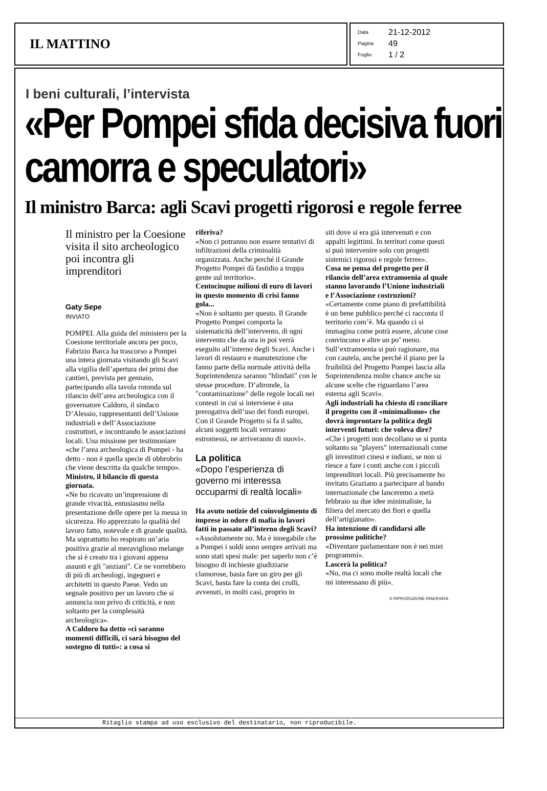IL MATTINO
Data 21-12-2012
Pagina 49
Foglio 1 / 2
I beni culturali, l’intervista
«Per Pompei sfida decisiva fuori camorra e speculatori»
Il ministro Barca: agli Scavi progetti rigorosi e regole ferree
Il ministro per la Coesione visita il sito archeologico poi incontra gli imprenditori
Gaty Sepe
INVIATO
POMPEI. Alla guida del ministero per la Coesione territoriale ancora per poco, Fabrizio Barca ha trascorso a Pompei una intera giornata visitando gli Scavi alla vigilia dell’apertura dei primi due cantieri, prevista per gennaio, partecipando alla tavola rotonda sul rilancio dell’area archeologica con il governatore Caldoro, il sindaco D’Alessio, rappresentanti dell’Unione industriali e dell’Associazione costruttori, e incontrando le associazioni locali. Una missione per testimoniare «che l’area archeologica di Pompei - ha detto - non è quella specie di obbrobrio che viene descritta da qualche tempo».
Ministro, il bilancio di questa giornata.
«Ne ho ricavato un’impressione di grande vivacità, entusiasmo nella presentazione delle opere per la messa in sicurezza. Ho apprezzato la qualità del lavoro fatto, notevole e di grande qualità. Ma soprattutto ho respirato un’aria positiva grazie al meraviglioso melange che si è creato tra i giovani appena assunti e gli "anziani". Ce ne vorrebbero di più di archeologi, ingegneri e architetti in questo Paese. Vedo un segnale positivo per un lavoro che si annuncia non privo di criticità, e non soltanto per la complessità archeologica».
A Caldoro ha detto «ci saranno momenti difficili, ci sarà bisogno del sostegno di tutti»: a cosa si
riferiva?
«Non ci potranno non essere tentativi di infiltrazioni della criminalità organizzata. Anche perché il Grande Progetto Pompei dà fastidio a troppa gente sul territorio».
Centocinque milioni di euro di lavori in questo momento di crisi fanno gola...
«Non è soltanto per questo. Il Grande Progetto Pompei comporta la sistematicità dell’intervento, di ogni intervento che da ora in poi verrà eseguito all’interno degli Scavi. Anche i lavori di restauro e manutenzione che fanno parte della normale attività della Soprintendenza saranno "blindati" con le stesse procedure. D’altronde, la "contaminazione" delle regole locali nei contesti in cui si interviene è una prerogativa dell’uso dei fondi europei. Con il Grande Progetto si fa il salto, alcuni soggetti locali verranno estromessi, ne arriveranno di nuovi».
La politica
«Dopo l’esperienza di governo mi interessa occuparmi di realtà locali»
Ha avuto notizie del coinvolgimento di imprese in odore di mafia in lavori fatti in passato all’interno degli Scavi?
«Assolutamente no. Ma è innegabile che a Pompei i soldi sono sempre arrivati ma sono stati spesi male: per saperlo non c’è bisogno di inchieste giudiziarie clamorose, basta fare un giro per gli Scavi, basta fare la conta dei crolli, avvenuti, in molti casi, proprio in
siti dove si era già intervenuti e con appalti legittimi. In territori come questi si può intervenire solo con progetti sistemici rigorosi e regole ferree».
Cosa ne pensa del progetto per il rilancio dell’area extramoenia al quale stanno lavorando l’Unione industriali e l’Associazione costruzioni?
«Certamente come piano di prefattibilità è un bene pubblico perché ci racconta il territorio com’è. Ma quando ci si immagina come potrà essere, alcune cose convincono e altre un po’ meno. Sull’extramoenia si può ragionare, ma con cautela, anche perché il piano per la fruibilità del Progetto Pompei lascia alla Soprintendenza molte chance anche su alcune scelte che riguardano l’area esterna agli Scavi».
Agli industriali ha chiesto di conciliare il progetto con il «minimalismo» che dovrà improntare la politica degli interventi futuri: che voleva dire?
«Che i progetti non decollano se si punta soltanto su "players" internazionali come gli investitori cinesi e indiani, se non si riesce a fare i conti anche con i piccoli imprenditori locali. Più precisamente ho invitato Graziano a partecipare al bando internazionale che lanceremo a metà febbraio su due idee minimaliste, la filiera del mercato dei fiori e quella dell’artigianato».
Ha intenzione di candidarsi alle prossime politiche?
«Diventare parlamentare non è nei miei programmi».
Lascerà la politica?
«No, ma ci sono molte realtà locali che mi interessano di più».
© RIPRODUZIONE RISERVATA
Ritaglio stampa ad uso esclusivo del destinatario, non riproducibile.